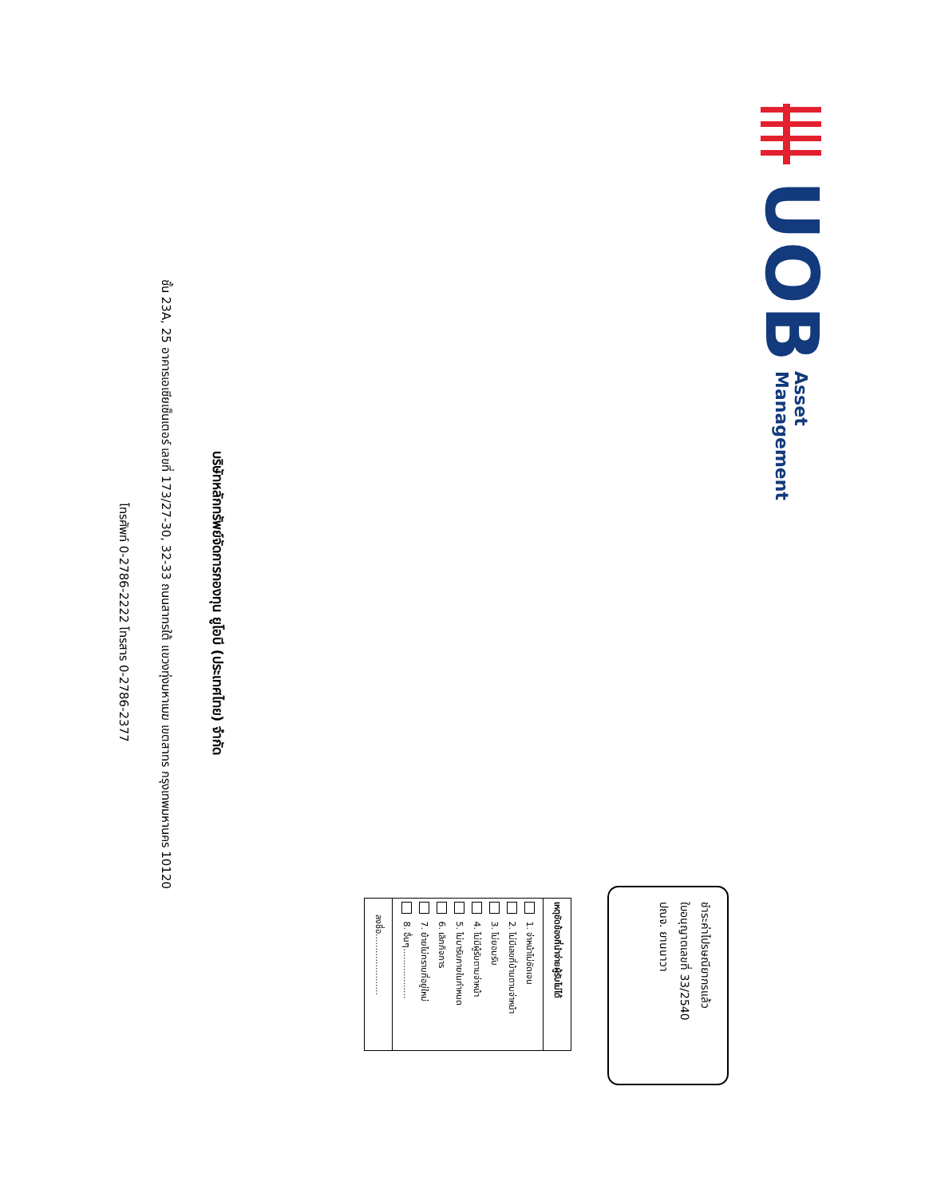UOB
Asset
Management
ชำระค่าไปรษณียากรแล้ว
ใบอนุญาตเลขที่ 33/2540
ปณจ. ยานนาวา
เหตุขัดข้องที่นำจ่ายผู้รับไม่ได้
1. จ่าหน้าไม่ชัดเจน
2. ไม่มีเลขที่บ้านตามจ่าหน้า
3. ไม่ยอมรับ
4. ไม่มีผู้รับตามจ่าหน้า
5. ไม่มารับภายในกำหนด
6. เลิกกิจการ
7. ย้ายไม่ทราบที่อยู่ใหม่
8. อื่นๆ..................
ลงชื่อ......................
บริษัทหลักทรัพย์จัดการกองทุน ยูโอบี (ประเทศไทย) จำกัด
ชั้น 23A, 25 อาคารเอเซียเซ็นเตอร์ เลขที่ 173/27-30, 32-33 ถนนสาทรใต้ แขวงทุ่งมหาเมฆ เขตสาทร กรุงเทพมหานคร 10120
โทรศัพท์ 0-2786-2222 โทรสาร 0-2786-2377